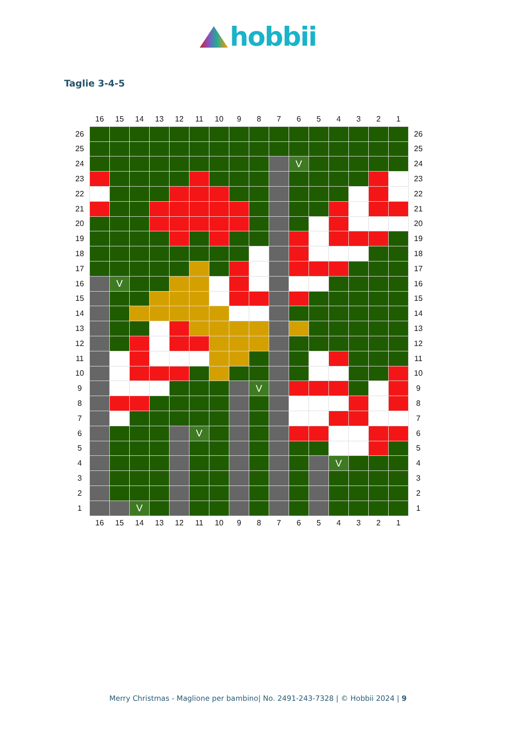hobbii
Taglie 3-4-5
| | 16 | 15 | 14 | 13 | 12 | 11 | 10 | 9 | 8 | 7 | 6 | 5 | 4 | 3 | 2 | 1 | |
| --- | --- | --- | --- | --- | --- | --- | --- | --- | --- | --- | --- | --- | --- | --- | --- | --- | --- |
| 26 | | | | | | | | | | | | | | | | | 26 |
| 25 | | | | | | | | | | | | | | | | | 25 |
| 24 | | | | | | | | | | | V | | | | | | 24 |
| 23 | | | | | | | | | | | | | | | | | 23 |
| 22 | | | | | | | | | | | | | | | | | 22 |
| 21 | | | | | | | | | | | | | | | | | 21 |
| 20 | | | | | | | | | | | | | | | | | 20 |
| 19 | | | | | | | | | | | | | | | | | 19 |
| 18 | | | | | | | | | | | | | | | | | 18 |
| 17 | | | | | | | | | | | | | | | | | 17 |
| 16 | | V | | | | | | | | | | | | | | | 16 |
| 15 | | | | | | | | | | | | | | | | | 15 |
| 14 | | | | | | | | | | | | | | | | | 14 |
| 13 | | | | | | | | | | | | | | | | | 13 |
| 12 | | | | | | | | | | | | | | | | | 12 |
| 11 | | | | | | | | | | | | | | | | | 11 |
| 10 | | | | | | | | | | | | | | | | | 10 |
| 9 | | | | | | | | | V | | | | | | | | 9 |
| 8 | | | | | | | | | | | | | | | | | 8 |
| 7 | | | | | | | | | | | | | | | | | 7 |
| 6 | | | | | | V | | | | | | | | | | | 6 |
| 5 | | | | | | | | | | | | | | | | | 5 |
| 4 | | | | | | | | | | | | | V | | | | 4 |
| 3 | | | | | | | | | | | | | | | | | 3 |
| 2 | | | | | | | | | | | | | | | | | 2 |
| 1 | | | V | | | | | | | | | | | | | | 1 |
| | 16 | 15 | 14 | 13 | 12 | 11 | 10 | 9 | 8 | 7 | 6 | 5 | 4 | 3 | 2 | 1 | |
Merry Christmas - Maglione per bambino| No. 2491-243-7328 | © Hobbii 2024 | 9